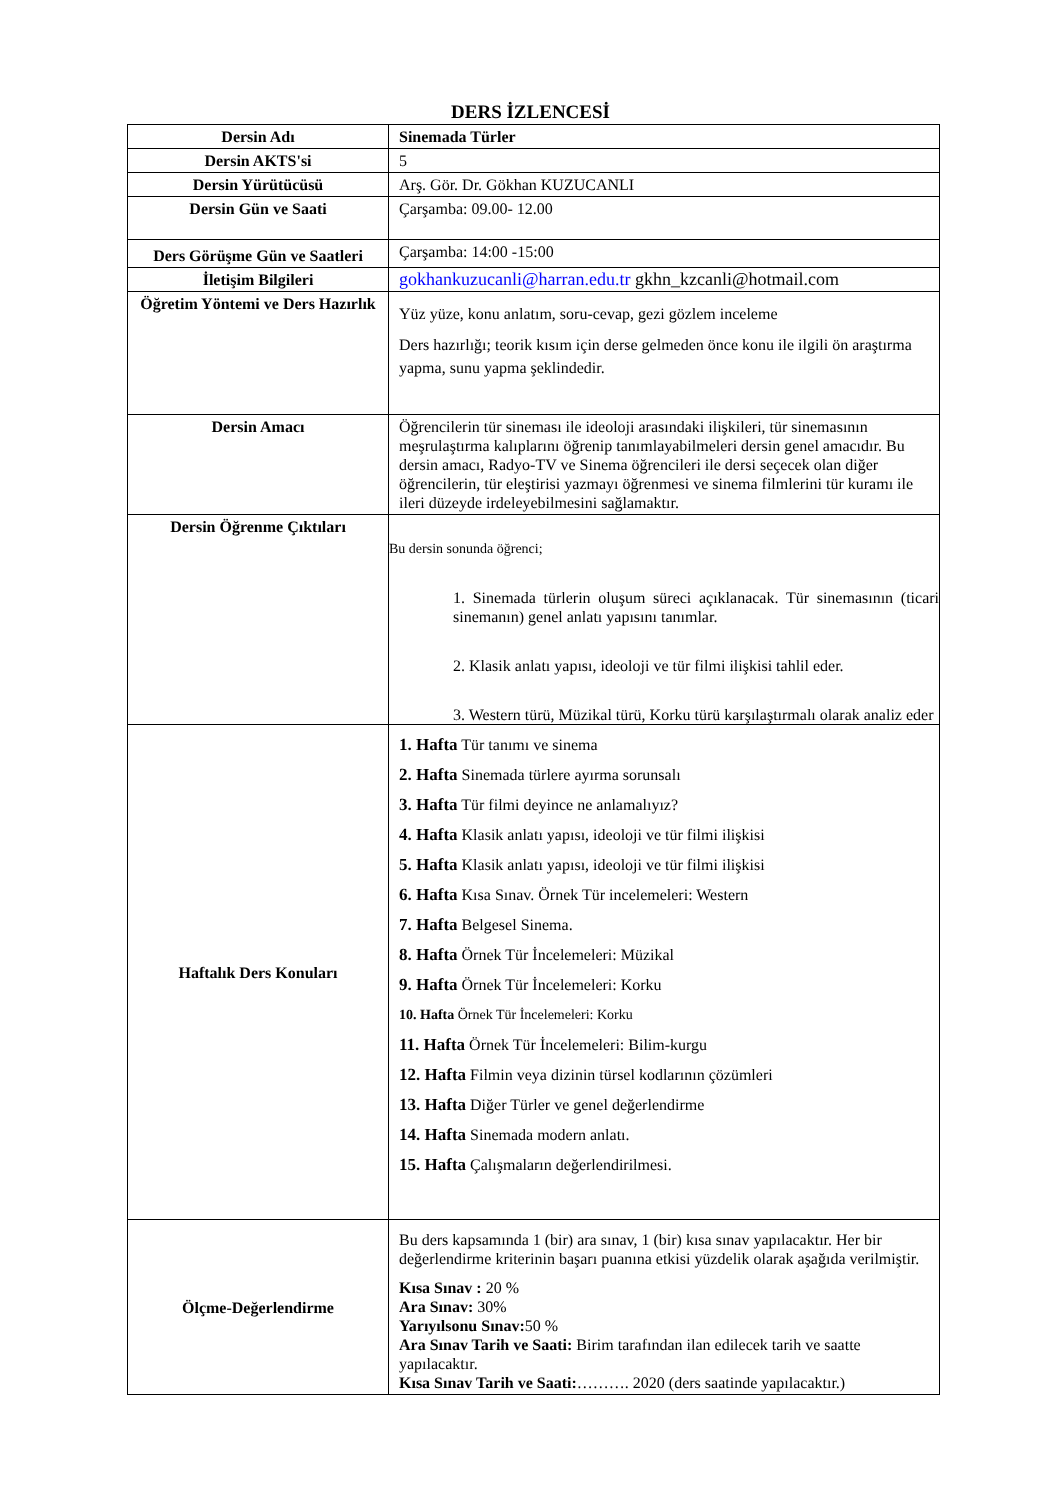DERS İZLENCESİ
| Dersin Adı | Sinemada Türler |
| Dersin AKTS'si | 5 |
| Dersin Yürütücüsü | Arş. Gör. Dr. Gökhan KUZUCANLI |
| Dersin Gün ve Saati | Çarşamba: 09.00- 12.00 |
| Ders Görüşme Gün ve Saatleri | Çarşamba: 14:00 -15:00 |
| İletişim Bilgileri | gokhankuzucanli@harran.edu.tr gkhn_kzcanli@hotmail.com |
| Öğretim Yöntemi ve Ders Hazırlık | Yüz yüze, konu anlatım, soru-cevap, gezi gözlem inceleme Ders hazırlığı; teorik kısım için derse gelmeden önce konu ile ilgili ön araştırma yapma, sunu yapma şeklindedir. |
| Dersin Amacı | Öğrencilerin tür sineması ile ideoloji arasındaki ilişkileri, tür sinemasının meşrulaştırma kalıplarını öğrenip tanımlayabilmeleri dersin genel amacıdır. Bu dersin amacı, Radyo-TV ve Sinema öğrencileri ile dersi seçecek olan diğer öğrencilerin, tür eleştirisi yazmayı öğrenmesi ve sinema filmlerini tür kuramı ile ileri düzeyde irdeleyebilmesini sağlamaktır. |
| Dersin Öğrenme Çıktıları | Bu dersin sonunda öğrenci; 1. Sinemada türlerin oluşum süreci açıklanacak. Tür sinemasının (ticari sinemanın) genel anlatı yapısını tanımlar. 2. Klasik anlatı yapısı, ideoloji ve tür filmi ilişkisi tahlil eder. 3. Western türü, Müzikal türü, Korku türü karşılaştırmalı olarak analiz eder |
| Haftalık Ders Konuları | 1. Hafta Tür tanımı ve sinema 2. Hafta Sinemada türlere ayırma sorunsalı 3. Hafta Tür filmi deyince ne anlamalıyız? 4. Hafta Klasik anlatı yapısı, ideoloji ve tür filmi ilişkisi 5. Hafta Klasik anlatı yapısı, ideoloji ve tür filmi ilişkisi 6. Hafta Kısa Sınav. Örnek Tür incelemeleri: Western 7. Hafta Belgesel Sinema. 8. Hafta Örnek Tür İncelemeleri: Müzikal 9. Hafta Örnek Tür İncelemeleri: Korku 10. Hafta Örnek Tür İncelemeleri: Korku 11. Hafta Örnek Tür İncelemeleri: Bilim-kurgu 12. Hafta Filmin veya dizinin türsel kodlarının çözümleri 13. Hafta Diğer Türler ve genel değerlendirme 14. Hafta Sinemada modern anlatı. 15. Hafta Çalışmaların değerlendirilmesi. |
| Ölçme-Değerlendirme | Bu ders kapsamında 1 (bir) ara sınav, 1 (bir) kısa sınav yapılacaktır. Her bir değerlendirme kriterinin başarı puanına etkisi yüzdelik olarak aşağıda verilmiştir. Kısa Sınav : 20 % Ara Sınav: 30% Yarıyılsonu Sınav: 50 % Ara Sınav Tarih ve Saati: Birim tarafından ilan edilecek tarih ve saatte yapılacaktır. Kısa Sınav Tarih ve Saati: ………. 2020 (ders saatinde yapılacaktır.) |